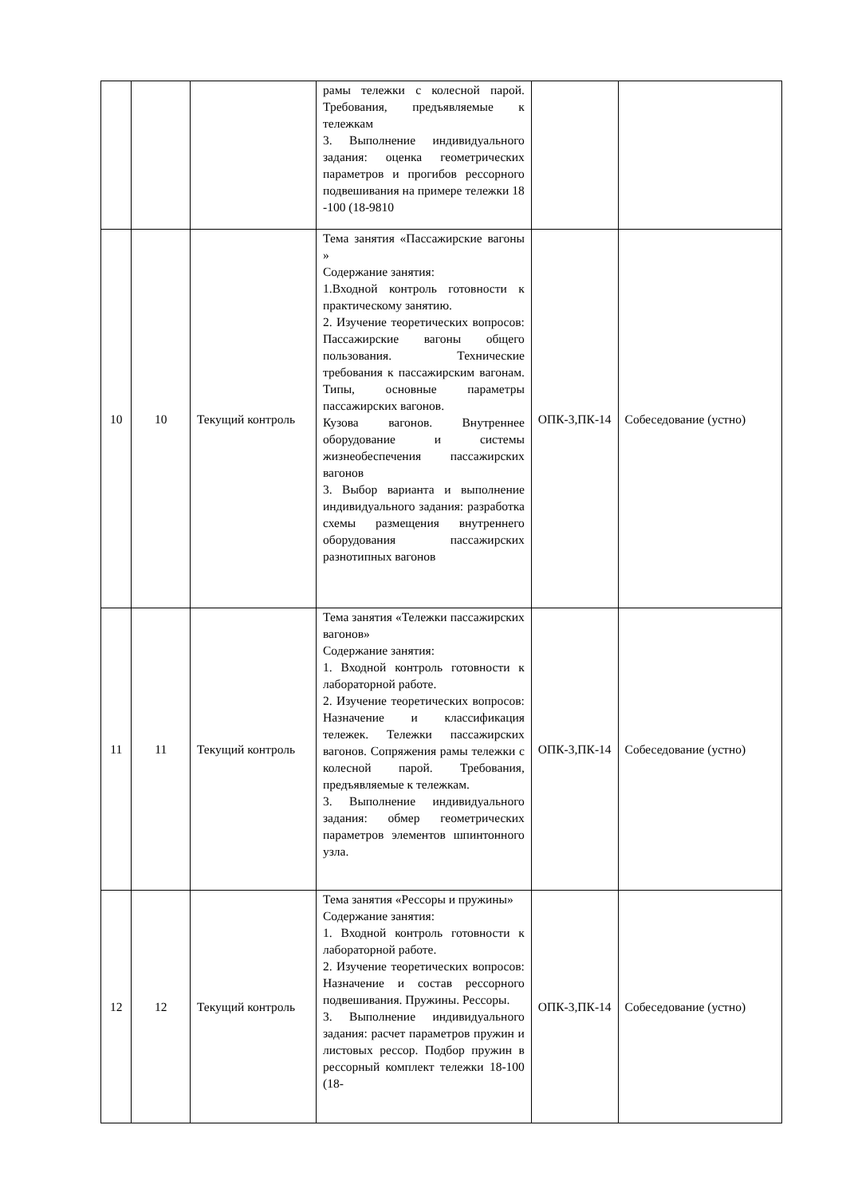| | | | рамы тележки с колесной парой. Требования, предъявляемые к тележкам 3. Выполнение индивидуального задания: оценка геометрических параметров и прогибов рессорного подвешивания на примере тележки 18 -100 (18-9810 | | |
| 10 | 10 | Текущий контроль | Тема занятия «Пассажирские вагоны » Содержание занятия: 1.Входной контроль готовности к практическому занятию. 2. Изучение теоретических вопросов: Пассажирские вагоны общего пользования. Технические требования к пассажирским вагонам. Типы, основные параметры пассажирских вагонов. Кузова вагонов. Внутреннее оборудование и системы жизнеобеспечения пассажирских вагонов 3. Выбор варианта и выполнение индивидуального задания: разработка схемы размещения внутреннего оборудования пассажирских разнотипных вагонов | ОПК-3,ПК-14 | Собеседование (устно) |
| 11 | 11 | Текущий контроль | Тема занятия «Тележки пассажирских вагонов» Содержание занятия: 1. Входной контроль готовности к лабораторной работе. 2. Изучение теоретических вопросов: Назначение и классификация тележек. Тележки пассажирских вагонов. Сопряжения рамы тележки с колесной парой. Требования, предъявляемые к тележкам. 3. Выполнение индивидуального задания: обмер геометрических параметров элементов шпинтонного узла. | ОПК-3,ПК-14 | Собеседование (устно) |
| 12 | 12 | Текущий контроль | Тема занятия «Рессоры и пружины» Содержание занятия: 1. Входной контроль готовности к лабораторной работе. 2. Изучение теоретических вопросов: Назначение и состав рессорного подвешивания. Пружины. Рессоры. 3. Выполнение индивидуального задания: расчет параметров пружин и листовых рессор. Подбор пружин в рессорный комплект тележки 18-100 (18- | ОПК-3,ПК-14 | Собеседование (устно) |